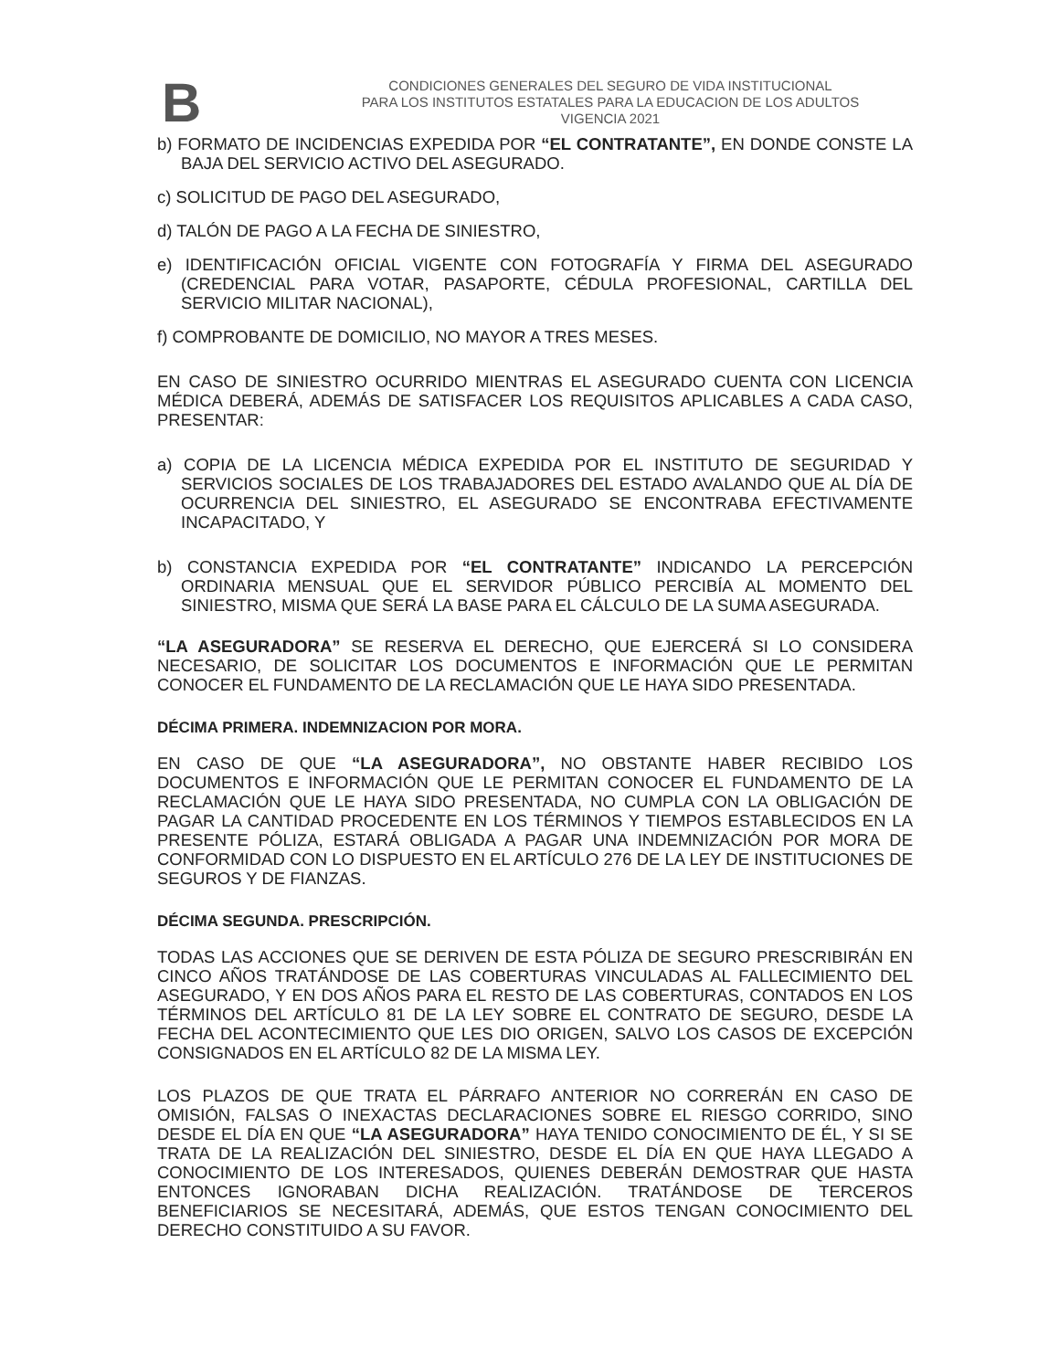B
CONDICIONES GENERALES DEL SEGURO DE VIDA INSTITUCIONAL
PARA LOS INSTITUTOS ESTATALES PARA LA EDUCACION DE LOS ADULTOS
VIGENCIA 2021
b) FORMATO DE INCIDENCIAS EXPEDIDA POR “EL CONTRATANTE”, EN DONDE CONSTE LA BAJA DEL SERVICIO ACTIVO DEL ASEGURADO.
c) SOLICITUD DE PAGO DEL ASEGURADO,
d) TALÓN DE PAGO A LA FECHA DE SINIESTRO,
e) IDENTIFICACIÓN OFICIAL VIGENTE CON FOTOGRAFÍA Y FIRMA DEL ASEGURADO (CREDENCIAL PARA VOTAR, PASAPORTE, CÉDULA PROFESIONAL, CARTILLA DEL SERVICIO MILITAR NACIONAL),
f) COMPROBANTE DE DOMICILIO, NO MAYOR A TRES MESES.
EN CASO DE SINIESTRO OCURRIDO MIENTRAS EL ASEGURADO CUENTA CON LICENCIA MÉDICA DEBERÁ, ADEMÁS DE SATISFACER LOS REQUISITOS APLICABLES A CADA CASO, PRESENTAR:
a) COPIA DE LA LICENCIA MÉDICA EXPEDIDA POR EL INSTITUTO DE SEGURIDAD Y SERVICIOS SOCIALES DE LOS TRABAJADORES DEL ESTADO AVALANDO QUE AL DÍA DE OCURRENCIA DEL SINIESTRO, EL ASEGURADO SE ENCONTRABA EFECTIVAMENTE INCAPACITADO, Y
b) CONSTANCIA EXPEDIDA POR “EL CONTRATANTE” INDICANDO LA PERCEPCIÓN ORDINARIA MENSUAL QUE EL SERVIDOR PÚBLICO PERCIBÍA AL MOMENTO DEL SINIESTRO, MISMA QUE SERÁ LA BASE PARA EL CÁLCULO DE LA SUMA ASEGURADA.
“LA ASEGURADORA” SE RESERVA EL DERECHO, QUE EJERCERÁ SI LO CONSIDERA NECESARIO, DE SOLICITAR LOS DOCUMENTOS E INFORMACIÓN QUE LE PERMITAN CONOCER EL FUNDAMENTO DE LA RECLAMACIÓN QUE LE HAYA SIDO PRESENTADA.
DÉCIMA PRIMERA. INDEMNIZACION POR MORA.
EN CASO DE QUE “LA ASEGURADORA”, NO OBSTANTE HABER RECIBIDO LOS DOCUMENTOS E INFORMACIÓN QUE LE PERMITAN CONOCER EL FUNDAMENTO DE LA RECLAMACIÓN QUE LE HAYA SIDO PRESENTADA, NO CUMPLA CON LA OBLIGACIÓN DE PAGAR LA CANTIDAD PROCEDENTE EN LOS TÉRMINOS Y TIEMPOS ESTABLECIDOS EN LA PRESENTE PÓLIZA, ESTARÁ OBLIGADA A PAGAR UNA INDEMNIZACIÓN POR MORA DE CONFORMIDAD CON LO DISPUESTO EN EL ARTÍCULO 276 DE LA LEY DE INSTITUCIONES DE SEGUROS Y DE FIANZAS.
DÉCIMA SEGUNDA. PRESCRIPCIÓN.
TODAS LAS ACCIONES QUE SE DERIVEN DE ESTA PÓLIZA DE SEGURO PRESCRIBIRÁN EN CINCO AÑOS TRATÁNDOSE DE LAS COBERTURAS VINCULADAS AL FALLECIMIENTO DEL ASEGURADO, Y EN DOS AÑOS PARA EL RESTO DE LAS COBERTURAS, CONTADOS EN LOS TÉRMINOS DEL ARTÍCULO 81 DE LA LEY SOBRE EL CONTRATO DE SEGURO, DESDE LA FECHA DEL ACONTECIMIENTO QUE LES DIO ORIGEN, SALVO LOS CASOS DE EXCEPCIÓN CONSIGNADOS EN EL ARTÍCULO 82 DE LA MISMA LEY.
LOS PLAZOS DE QUE TRATA EL PÁRRAFO ANTERIOR NO CORRERÁN EN CASO DE OMISIÓN, FALSAS O INEXACTAS DECLARACIONES SOBRE EL RIESGO CORRIDO, SINO DESDE EL DÍA EN QUE “LA ASEGURADORA” HAYA TENIDO CONOCIMIENTO DE ÉL, Y SI SE TRATA DE LA REALIZACIÓN DEL SINIESTRO, DESDE EL DÍA EN QUE HAYA LLEGADO A CONOCIMIENTO DE LOS INTERESADOS, QUIENES DEBERÁN DEMOSTRAR QUE HASTA ENTONCES IGNORABAN DICHA REALIZACIÓN. TRATÁNDOSE DE TERCEROS BENEFICIARIOS SE NECESITARÁ, ADEMÁS, QUE ESTOS TENGAN CONOCIMIENTO DEL DERECHO CONSTITUIDO A SU FAVOR.